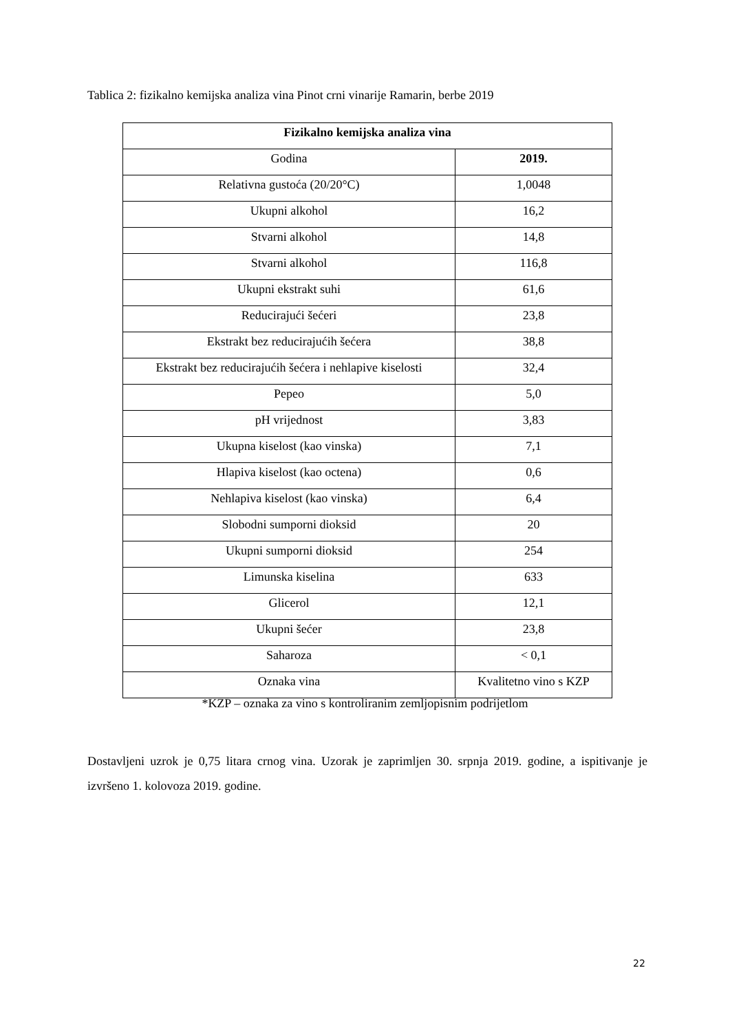Tablica 2: fizikalno kemijska analiza vina Pinot crni vinarije Ramarin, berbe 2019
| Fizikalno kemijska analiza vina | |
| --- | --- |
| Godina | 2019. |
| Relativna gustoća (20/20°C) | 1,0048 |
| Ukupni alkohol | 16,2 |
| Stvarni alkohol | 14,8 |
| Stvarni alkohol | 116,8 |
| Ukupni ekstrakt suhi | 61,6 |
| Reducirajući šećeri | 23,8 |
| Ekstrakt bez reducirajućih šećera | 38,8 |
| Ekstrakt bez reducirajućih šećera i nehlapive kiselosti | 32,4 |
| Pepeo | 5,0 |
| pH vrijednost | 3,83 |
| Ukupna kiselost (kao vinska) | 7,1 |
| Hlapiva kiselost (kao octena) | 0,6 |
| Nehlapiva kiselost (kao vinska) | 6,4 |
| Slobodni sumporni dioksid | 20 |
| Ukupni sumporni dioksid | 254 |
| Limunska kiselina | 633 |
| Glicerol | 12,1 |
| Ukupni šećer | 23,8 |
| Saharoza | < 0,1 |
| Oznaka vina | Kvalitetno vino s KZP |
*KZP – oznaka za vino s kontroliranim zemljopisnim podrijetlom
Dostavljeni uzrok je 0,75 litara crnog vina. Uzorak je zaprimljen 30. srpnja 2019. godine, a ispitivanje je izvršeno 1. kolovoza 2019. godine.
22